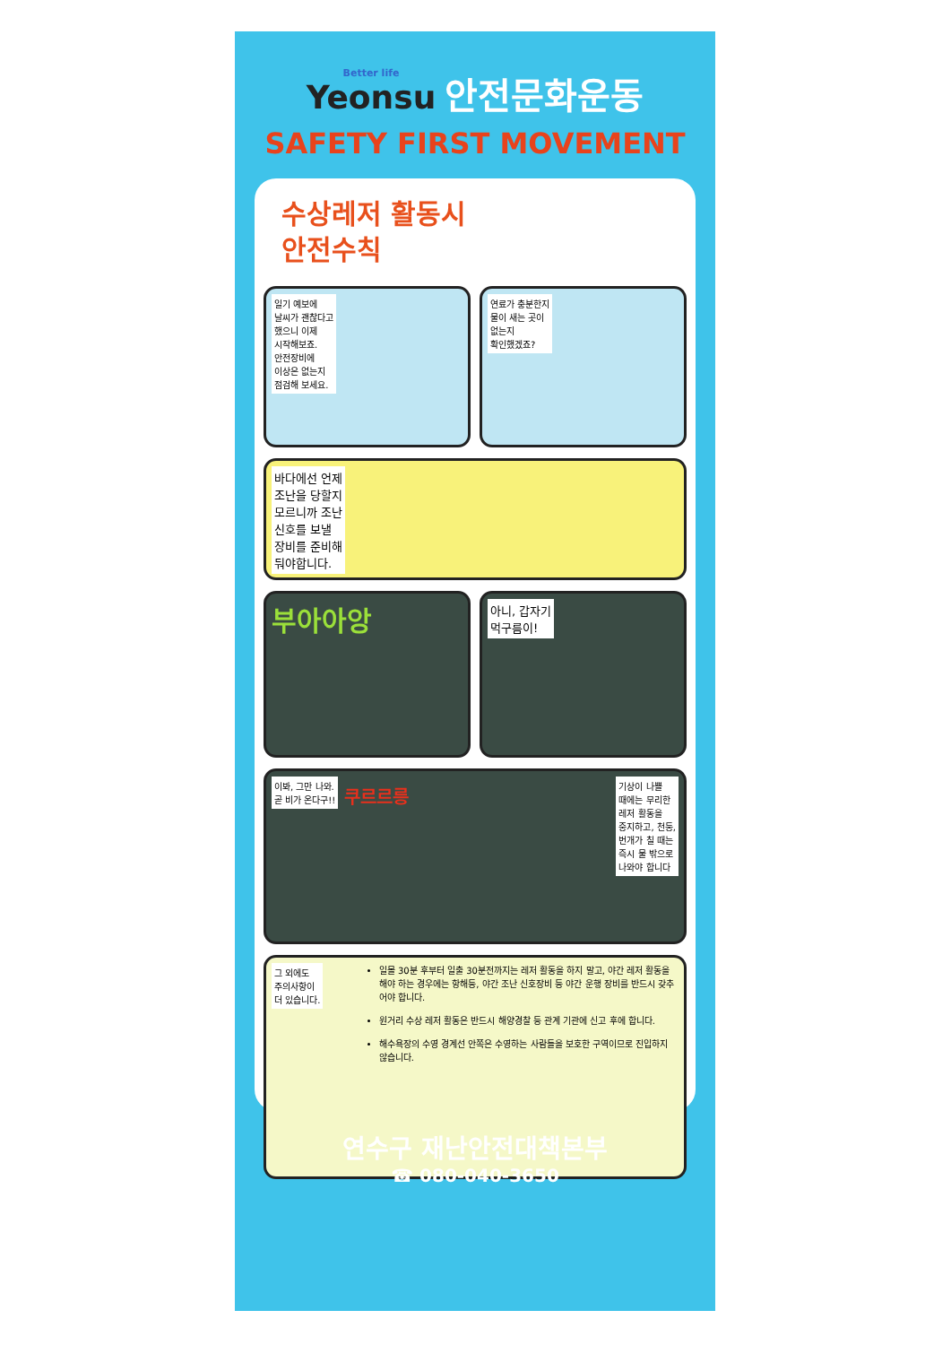Better life Yeonsu 안전문화운동
SAFETY FIRST MOVEMENT
수상레저 활동시
안전수칙
일기 예보에
날씨가 괜찮다고
했으니 이제
시작해보죠.
안전장비에
이상은 없는지
점검해 보세요.
연료가 충분한지
물이 새는 곳이
없는지
확인했겠죠?
바다에선 언제
조난을 당할지
모르니까 조난
신호를 보낼
장비를 준비해
둬야합니다.
부아아앙
아니, 갑자기
먹구름이!
이봐, 그만 나와.
곧 비가 온다구!! 쿠르르릉 기상이 나쁠
때에는 무리한
레저 활동을
중지하고, 천둥,
번개가 칠 때는
즉시 물 밖으로
나와야 합니다
그 외에도
주의사항이
더 있습니다.
일몰 30분 후부터 일출 30분전까지는 레저 활동을 하지 말고, 야간 레저 활동을 해야 하는 경우에는 항해등, 야간 조난 신호장비 등 야간 운행 장비를 반드시 갖추어야 합니다.
원거리 수상 레저 활동은 반드시 해양경찰 등 관계 기관에 신고 후에 합니다.
해수욕장의 수영 경계선 안쪽은 수영하는 사람들을 보호한 구역이므로 진입하지 않습니다.
연수구 재난안전대책본부
☎ 080-040-3650